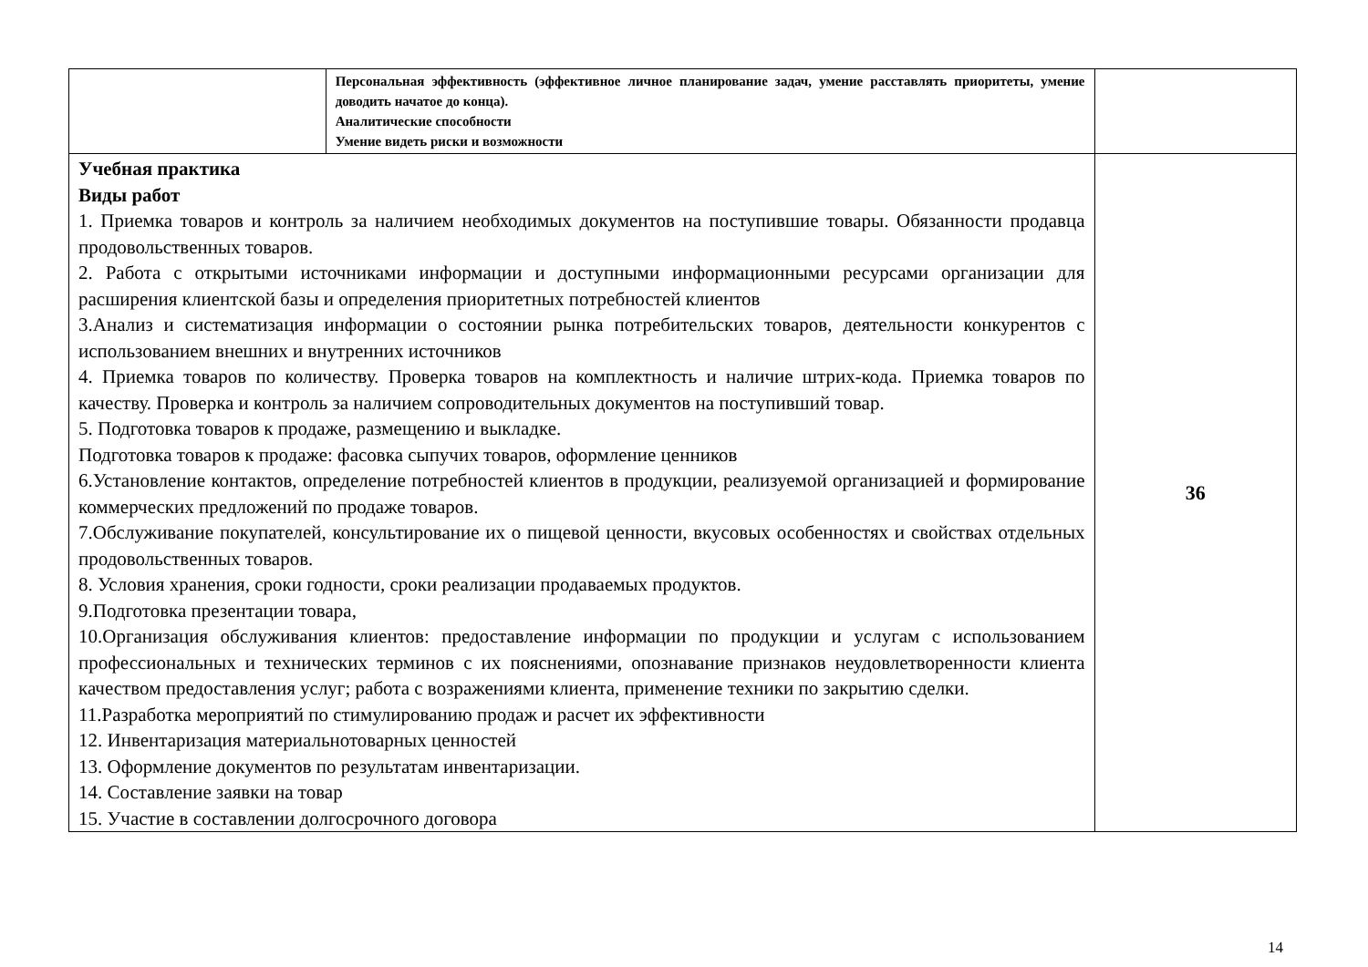| | Персональная эффективность (эффективное личное планирование задач, умение расставлять приоритеты, умение доводить начатое до конца). Аналитические способности Умение видеть риски и возможности | |
| Учебная практика Виды работ 1. Приемка товаров и контроль за наличием необходимых документов на поступившие товары. Обязанности продавца продовольственных товаров. 2. Работа с открытыми источниками информации и доступными информационными ресурсами организации для расширения клиентской базы и определения приоритетных потребностей клиентов 3.Анализ и систематизация информации о состоянии рынка потребительских товаров, деятельности конкурентов с использованием внешних и внутренних источников 4. Приемка товаров по количеству. Проверка товаров на комплектность и наличие штрих-кода. Приемка товаров по качеству. Проверка и контроль за наличием сопроводительных документов на поступивший товар. 5. Подготовка товаров к продаже, размещению и выкладке. Подготовка товаров к продаже: фасовка сыпучих товаров, оформление ценников 6.Установление контактов, определение потребностей клиентов в продукции, реализуемой организацией и формирование коммерческих предложений по продаже товаров. 7.Обслуживание покупателей, консультирование их о пищевой ценности, вкусовых особенностях и свойствах отдельных продовольственных товаров. 8. Условия хранения, сроки годности, сроки реализации продаваемых продуктов. 9.Подготовка презентации товара, 10.Организация обслуживания клиентов: предоставление информации по продукции и услугам с использованием профессиональных и технических терминов с их пояснениями, опознавание признаков неудовлетворенности клиента качеством предоставления услуг; работа с возражениями клиента, применение техники по закрытию сделки. 11.Разработка мероприятий по стимулированию продаж и расчет их эффективности 12. Инвентаризация материальнотоварных ценностей 13. Оформление документов по результатам инвентаризации. 14. Составление заявки на товар 15. Участие в составлении долгосрочного договора | | 36 |
14